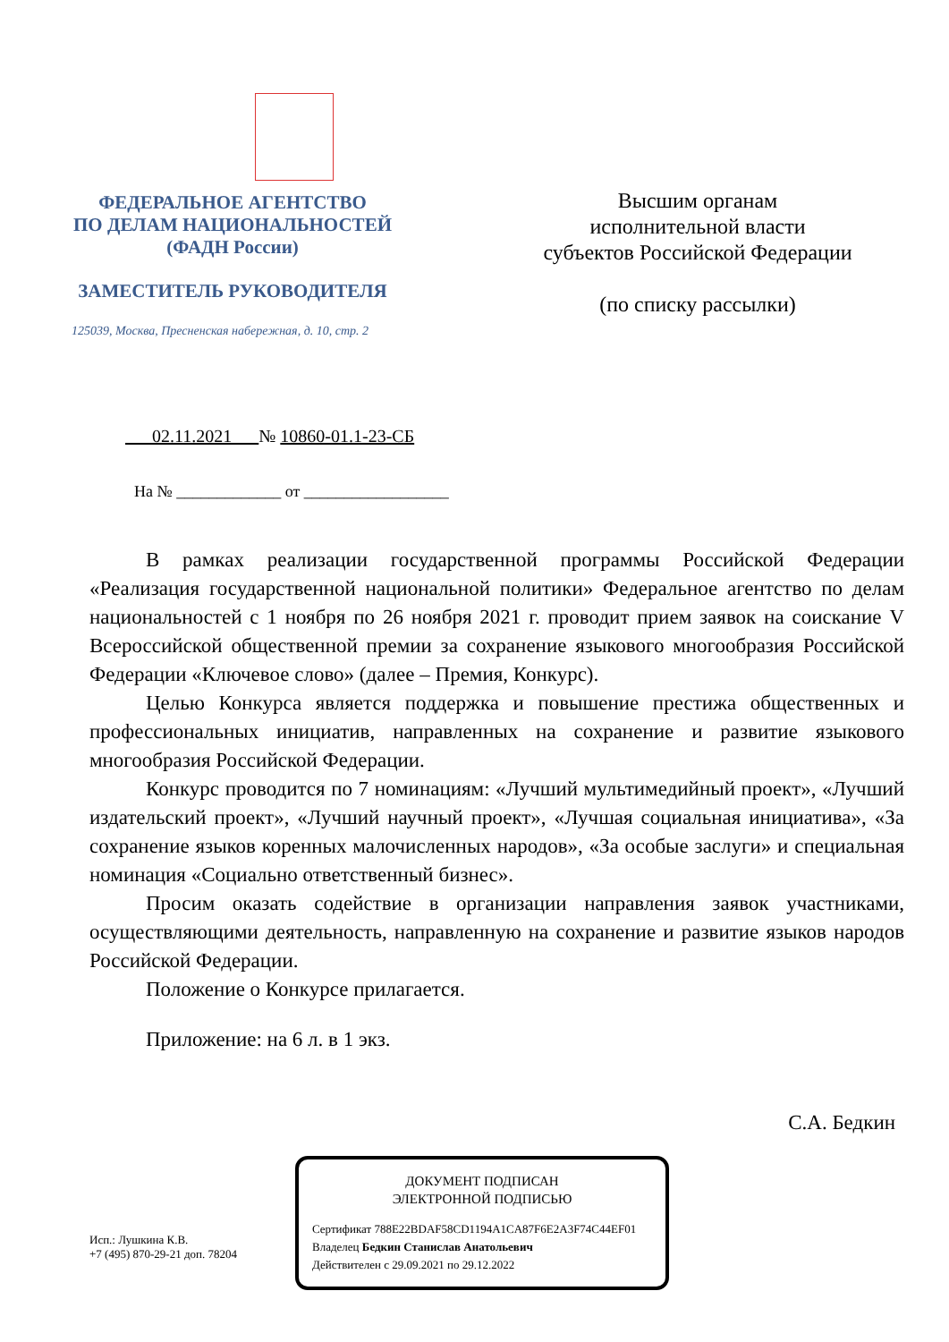ФЕДЕРАЛЬНОЕ АГЕНТСТВО
ПО ДЕЛАМ НАЦИОНАЛЬНОСТЕЙ
(ФАДН России)
ЗАМЕСТИТЕЛЬ РУКОВОДИТЕЛЯ
125039, Москва, Пресненская набережная, д. 10, стр. 2
Высшим органам
исполнительной власти
субъектов Российской Федерации
(по списку рассылки)
02.11.2021 № 10860-01.1-23-СБ
На № _____________ от __________________
В рамках реализации государственной программы Российской Федерации «Реализация государственной национальной политики» Федеральное агентство по делам национальностей с 1 ноября по 26 ноября 2021 г. проводит прием заявок на соискание V Всероссийской общественной премии за сохранение языкового многообразия Российской Федерации «Ключевое слово» (далее – Премия, Конкурс).
Целью Конкурса является поддержка и повышение престижа общественных и профессиональных инициатив, направленных на сохранение и развитие языкового многообразия Российской Федерации.
Конкурс проводится по 7 номинациям: «Лучший мультимедийный проект», «Лучший издательский проект», «Лучший научный проект», «Лучшая социальная инициатива», «За сохранение языков коренных малочисленных народов», «За особые заслуги» и специальная номинация «Социально ответственный бизнес».
Просим оказать содействие в организации направления заявок участниками, осуществляющими деятельность, направленную на сохранение и развитие языков народов Российской Федерации.
Положение о Конкурсе прилагается.
Приложение: на 6 л. в 1 экз.
С.А. Бедкин
Исп.: Лушкина К.В.
+7 (495) 870-29-21 доп. 78204
ДОКУМЕНТ ПОДПИСАН
ЭЛЕКТРОННОЙ ПОДПИСЬЮ
Сертификат 788E22BDAF58CD1194A1CA87F6E2A3F74C44EF01
Владелец Бедкин Станислав Анатольевич
Действителен с 29.09.2021 по 29.12.2022